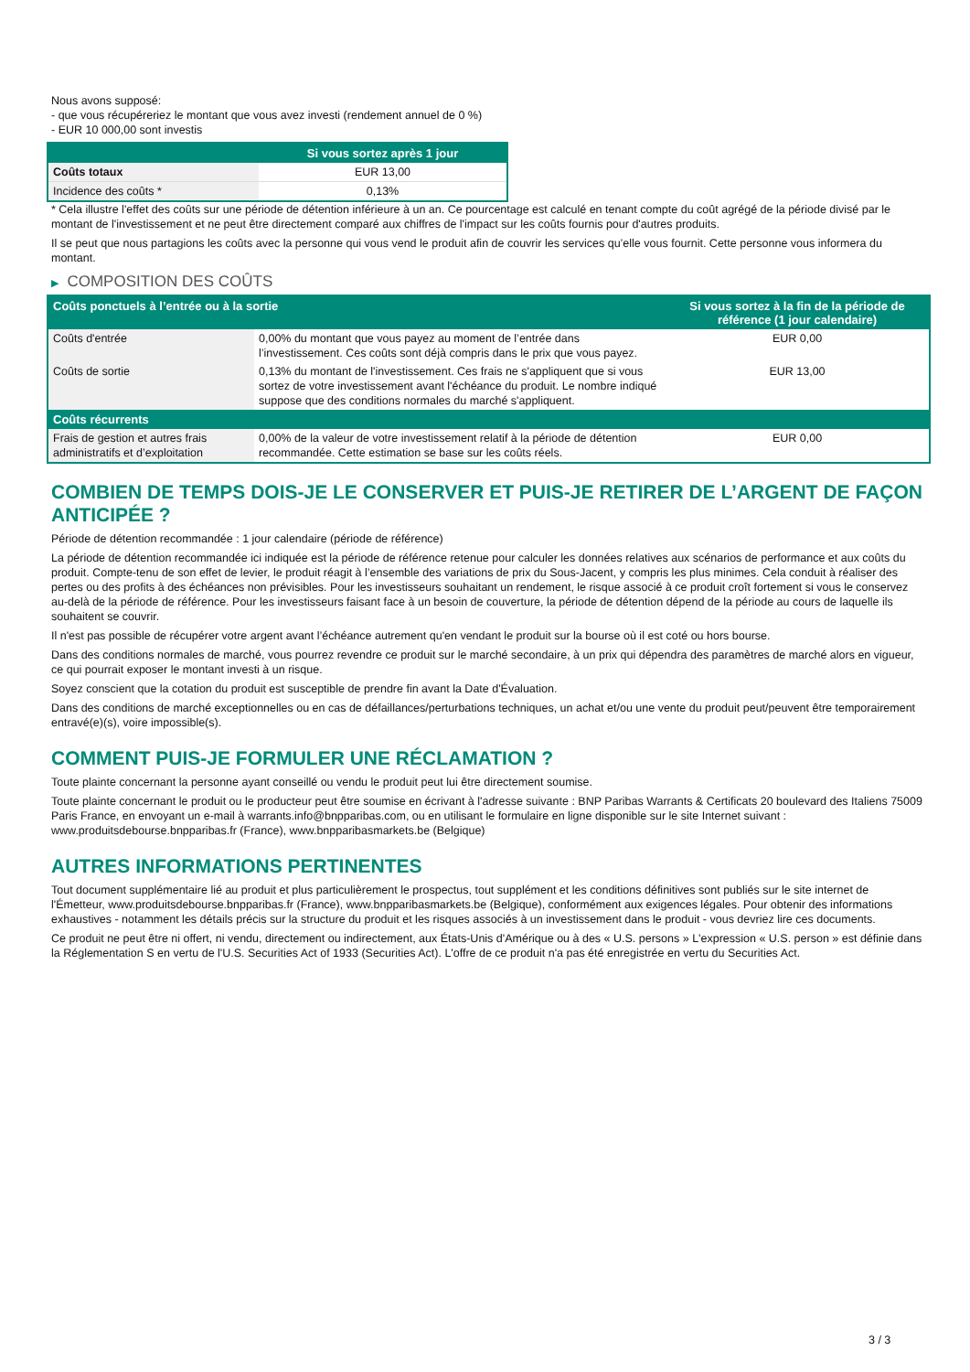Nous avons supposé:
- que vous récupéreriez le montant que vous avez investi (rendement annuel de 0 %)
- EUR 10 000,00 sont investis
| | Si vous sortez après 1 jour |
| --- | --- |
| Coûts totaux | EUR 13,00 |
| Incidence des coûts * | 0,13% |
* Cela illustre l'effet des coûts sur une période de détention inférieure à un an. Ce pourcentage est calculé en tenant compte du coût agrégé de la période divisé par le montant de l'investissement et ne peut être directement comparé aux chiffres de l'impact sur les coûts fournis pour d'autres produits.
Il se peut que nous partagions les coûts avec la personne qui vous vend le produit afin de couvrir les services qu’elle vous fournit. Cette personne vous informera du montant.
▶ COMPOSITION DES COÛTS
| Coûts ponctuels à l’entrée ou à la sortie | | Si vous sortez à la fin de la période de référence (1 jour calendaire) |
| --- | --- | --- |
| Coûts d'entrée | 0,00% du montant que vous payez au moment de l’entrée dans l’investissement. Ces coûts sont déjà compris dans le prix que vous payez. | EUR 0,00 |
| Coûts de sortie | 0,13% du montant de l'investissement. Ces frais ne s'appliquent que si vous sortez de votre investissement avant l'échéance du produit. Le nombre indiqué suppose que des conditions normales du marché s'appliquent. | EUR 13,00 |
| Coûts récurrents | | |
| Frais de gestion et autres frais administratifs et d’exploitation | 0,00% de la valeur de votre investissement relatif à la période de détention recommandée. Cette estimation se base sur les coûts réels. | EUR 0,00 |
COMBIEN DE TEMPS DOIS-JE LE CONSERVER ET PUIS-JE RETIRER DE L’ARGENT DE FAÇON ANTICIPÉE ?
Période de détention recommandée : 1 jour calendaire (période de référence)
La période de détention recommandée ici indiquée est la période de référence retenue pour calculer les données relatives aux scénarios de performance et aux coûts du produit. Compte-tenu de son effet de levier, le produit réagit à l’ensemble des variations de prix du Sous-Jacent, y compris les plus minimes. Cela conduit à réaliser des pertes ou des profits à des échéances non prévisibles. Pour les investisseurs souhaitant un rendement, le risque associé à ce produit croît fortement si vous le conservez au-delà de la période de référence. Pour les investisseurs faisant face à un besoin de couverture, la période de détention dépend de la période au cours de laquelle ils souhaitent se couvrir.
Il n'est pas possible de récupérer votre argent avant l’échéance autrement qu'en vendant le produit sur la bourse où il est coté ou hors bourse.
Dans des conditions normales de marché, vous pourrez revendre ce produit sur le marché secondaire, à un prix qui dépendra des paramètres de marché alors en vigueur, ce qui pourrait exposer le montant investi à un risque.
Soyez conscient que la cotation du produit est susceptible de prendre fin avant la Date d'Évaluation.
Dans des conditions de marché exceptionnelles ou en cas de défaillances/perturbations techniques, un achat et/ou une vente du produit peut/peuvent être temporairement entravé(e)(s), voire impossible(s).
COMMENT PUIS-JE FORMULER UNE RÉCLAMATION ?
Toute plainte concernant la personne ayant conseillé ou vendu le produit peut lui être directement soumise.
Toute plainte concernant le produit ou le producteur peut être soumise en écrivant à l'adresse suivante : BNP Paribas Warrants & Certificats 20 boulevard des Italiens 75009 Paris France, en envoyant un e-mail à warrants.info@bnpparibas.com, ou en utilisant le formulaire en ligne disponible sur le site Internet suivant : www.produitsdebourse.bnpparibas.fr (France), www.bnpparibasmarkets.be (Belgique)
AUTRES INFORMATIONS PERTINENTES
Tout document supplémentaire lié au produit et plus particulièrement le prospectus, tout supplément et les conditions définitives sont publiés sur le site internet de l'Émetteur, www.produitsdebourse.bnpparibas.fr (France), www.bnpparibasmarkets.be (Belgique), conformément aux exigences légales. Pour obtenir des informations exhaustives - notamment les détails précis sur la structure du produit et les risques associés à un investissement dans le produit - vous devriez lire ces documents.
Ce produit ne peut être ni offert, ni vendu, directement ou indirectement, aux États-Unis d'Amérique ou à des « U.S. persons » L'expression « U.S. person » est définie dans la Réglementation S en vertu de l'U.S. Securities Act of 1933 (Securities Act). L'offre de ce produit n'a pas été enregistrée en vertu du Securities Act.
3 / 3